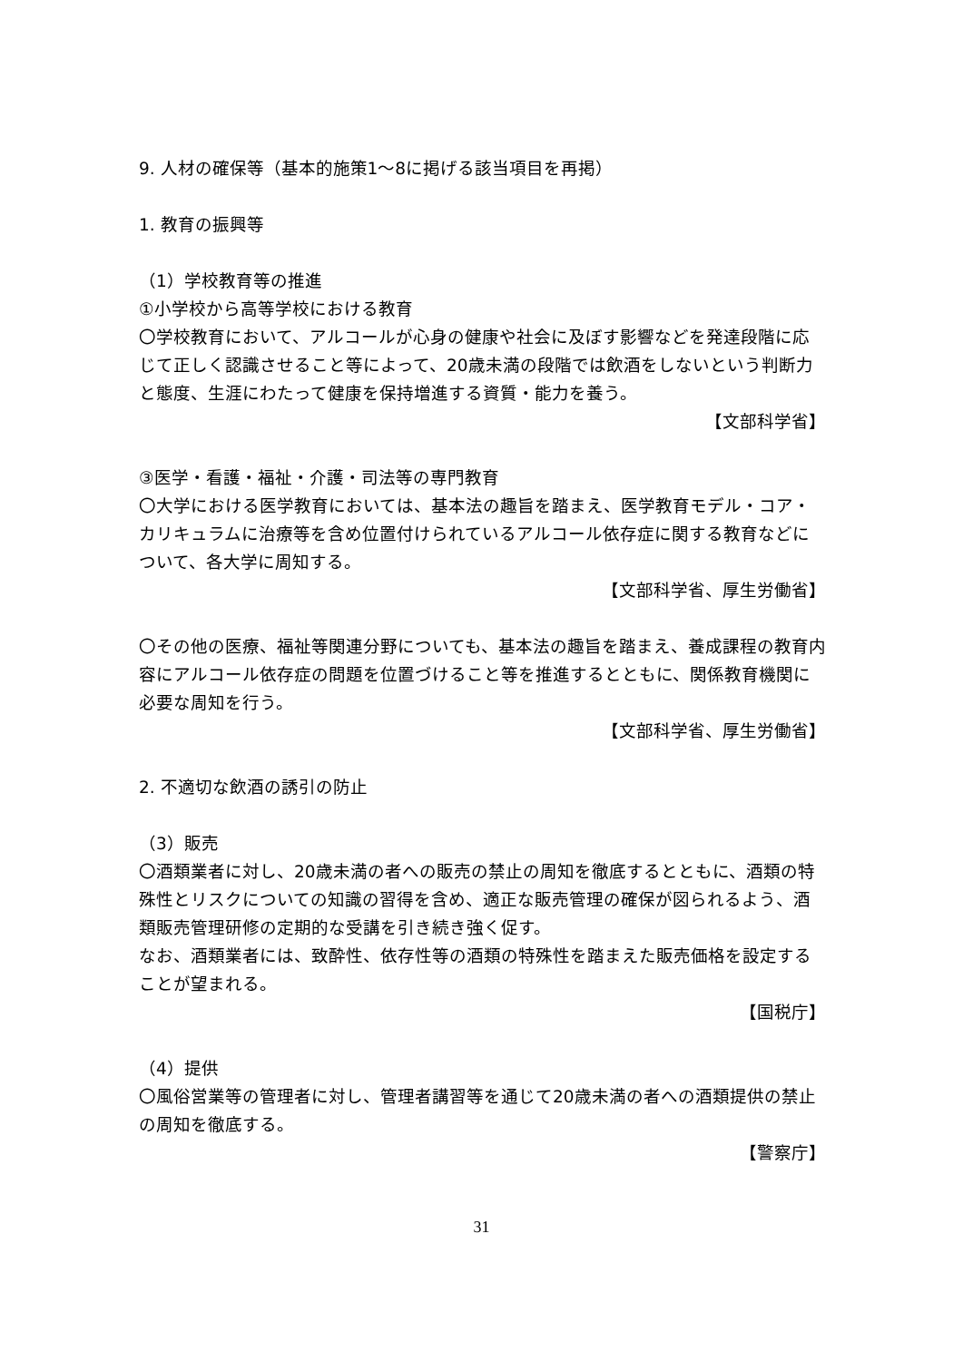9. 人材の確保等（基本的施策1～8に掲げる該当項目を再掲）
1. 教育の振興等
（1）学校教育等の推進
①小学校から高等学校における教育
〇学校教育において、アルコールが心身の健康や社会に及ぼす影響などを発達段階に応じて正しく認識させること等によって、20歳未満の段階では飲酒をしないという判断力と態度、生涯にわたって健康を保持増進する資質・能力を養う。
【文部科学省】
③医学・看護・福祉・介護・司法等の専門教育
〇大学における医学教育においては、基本法の趣旨を踏まえ、医学教育モデル・コア・カリキュラムに治療等を含め位置付けられているアルコール依存症に関する教育などについて、各大学に周知する。
【文部科学省、厚生労働省】
〇その他の医療、福祉等関連分野についても、基本法の趣旨を踏まえ、養成課程の教育内容にアルコール依存症の問題を位置づけること等を推進するとともに、関係教育機関に必要な周知を行う。
【文部科学省、厚生労働省】
2. 不適切な飲酒の誘引の防止
（3）販売
〇酒類業者に対し、20歳未満の者への販売の禁止の周知を徹底するとともに、酒類の特殊性とリスクについての知識の習得を含め、適正な販売管理の確保が図られるよう、酒類販売管理研修の定期的な受講を引き続き強く促す。
なお、酒類業者には、致酔性、依存性等の酒類の特殊性を踏まえた販売価格を設定することが望まれる。
【国税庁】
（4）提供
〇風俗営業等の管理者に対し、管理者講習等を通じて20歳未満の者への酒類提供の禁止の周知を徹底する。
【警察庁】
31